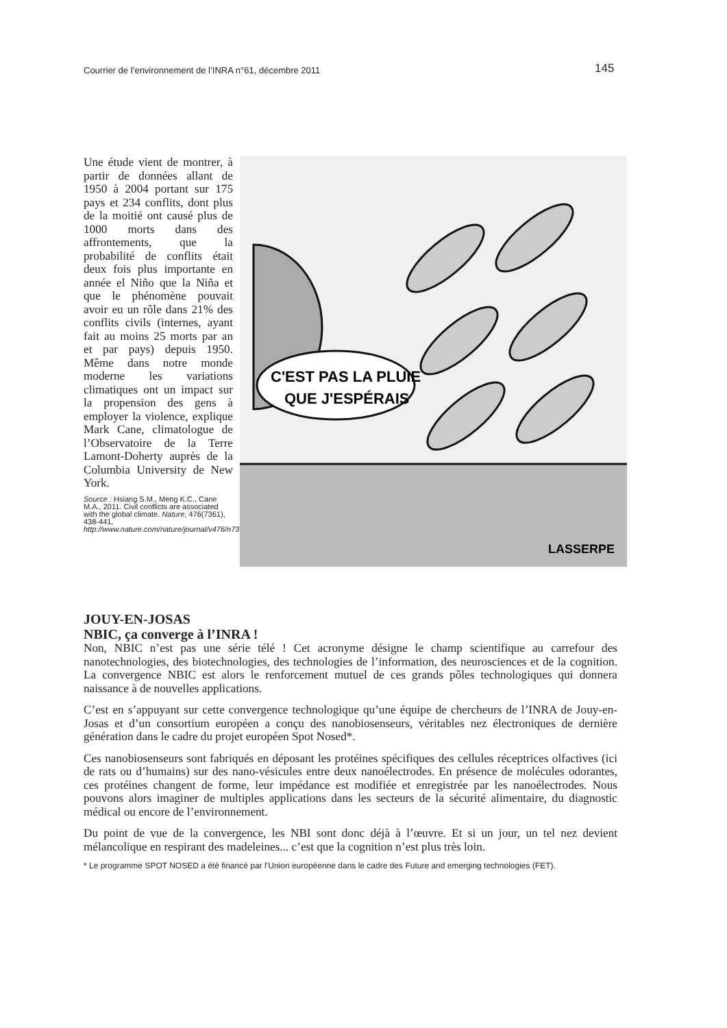Courrier de l’environnement de l’INRA n°61, décembre 2011 145
Une étude vient de montrer, à partir de données allant de 1950 à 2004 portant sur 175 pays et 234 conflits, dont plus de la moitié ont causé plus de 1000 morts dans des affrontements, que la probabilité de conflits était deux fois plus importante en année el Niño que la Niña et que le phénomène pouvait avoir eu un rôle dans 21% des conflits civils (internes, ayant fait au moins 25 morts par an et par pays) depuis 1950. Même dans notre monde moderne les variations climatiques ont un impact sur la propension des gens à employer la violence, explique Mark Cane, climatologue de l’Observatoire de la Terre Lamont-Doherty auprès de la Columbia University de New York.
Source : Hsiang S.M., Meng K.C., Cane M.A., 2011. Civil conflicts are associated with the global climate. Nature, 476(7361), 438-441, http://www.nature.com/nature/journal/v476/n7361/full/nature10311.html,
C'EST PAS LA PLUIE
QUE J'ESPÉRAIS
LASSERPE
JOUY-EN-JOSAS
NBIC, ça converge à l’INRA !
Non, NBIC n’est pas une série télé ! Cet acronyme désigne le champ scientifique au carrefour des nanotechnologies, des biotechnologies, des technologies de l’information, des neurosciences et de la cognition. La convergence NBIC est alors le renforcement mutuel de ces grands pôles technologiques qui donnera naissance à de nouvelles applications.
C’est en s’appuyant sur cette convergence technologique qu’une équipe de chercheurs de l’INRA de Jouy-en-Josas et d’un consortium européen a conçu des nanobiosenseurs, véritables nez électroniques de dernière génération dans le cadre du projet européen Spot Nosed*.
Ces nanobiosenseurs sont fabriqués en déposant les protéines spécifiques des cellules réceptrices olfactives (ici de rats ou d’humains) sur des nano-vésicules entre deux nanoélectrodes. En présence de molécules odorantes, ces protéines changent de forme, leur impédance est modifiée et enregistrée par les nanoélectrodes. Nous pouvons alors imaginer de multiples applications dans les secteurs de la sécurité alimentaire, du diagnostic médical ou encore de l’environnement.
Du point de vue de la convergence, les NBI sont donc déjà à l’œuvre. Et si un jour, un tel nez devient mélancolique en respirant des madeleines... c’est que la cognition n’est plus très loin.
* Le programme SPOT NOSED a été financé par l’Union européenne dans le cadre des Future and emerging technologies (FET).